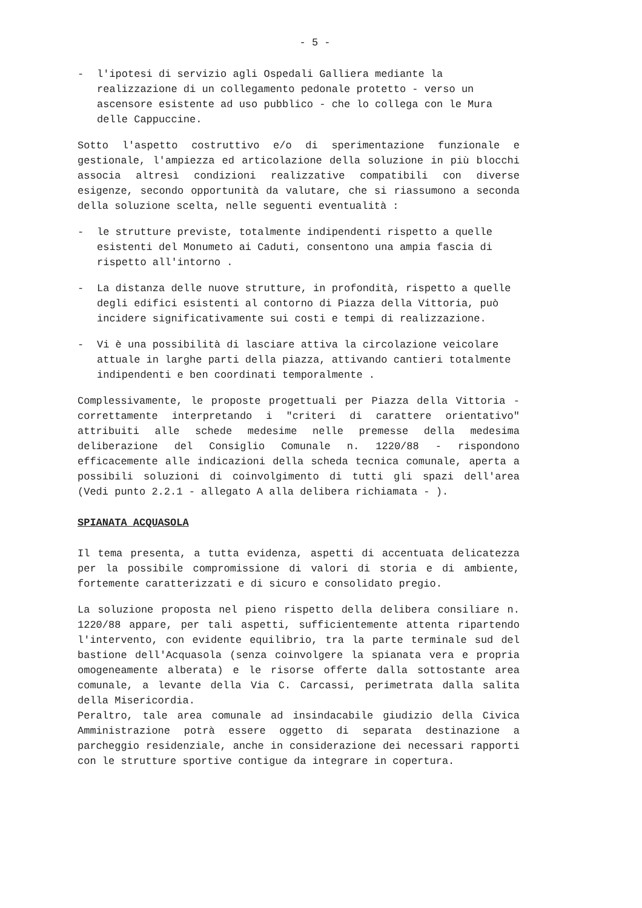- 5 -
- l'ipotesi di servizio agli Ospedali Galliera mediante la realizzazione di un collegamento pedonale protetto - verso un ascensore esistente ad uso pubblico - che lo collega con le Mura delle Cappuccine.
Sotto l'aspetto costruttivo e/o di sperimentazione funzionale e gestionale, l'ampiezza ed articolazione della soluzione in più blocchi associa altresì condizioni realizzative compatibili con diverse esigenze, secondo opportunità da valutare, che si riassumono a seconda della soluzione scelta, nelle seguenti eventualità :
- le strutture previste, totalmente indipendenti rispetto a quelle esistenti del Monumeto ai Caduti, consentono una ampia fascia di rispetto all'intorno .
- La distanza delle nuove strutture, in profondità, rispetto a quelle degli edifici esistenti al contorno di Piazza della Vittoria, può incidere significativamente sui costi e tempi di realizzazione.
- Vi è una possibilità di lasciare attiva la circolazione veicolare attuale in larghe parti della piazza, attivando cantieri totalmente indipendenti e ben coordinati temporalmente .
Complessivamente, le proposte progettuali per Piazza della Vittoria - correttamente interpretando i "criteri di carattere orientativo" attribuiti alle schede medesime nelle premesse della medesima deliberazione del Consiglio Comunale n. 1220/88 - rispondono efficacemente alle indicazioni della scheda tecnica comunale, aperta a possibili soluzioni di coinvolgimento di tutti gli spazi dell'area (Vedi punto 2.2.1 - allegato A alla delibera richiamata - ).
SPIANATA ACQUASOLA
Il tema presenta, a tutta evidenza, aspetti di accentuata delicatezza per la possibile compromissione di valori di storia e di ambiente, fortemente caratterizzati e di sicuro e consolidato pregio.
La soluzione proposta nel pieno rispetto della delibera consiliare n. 1220/88 appare, per tali aspetti, sufficientemente attenta ripartendo l'intervento, con evidente equilibrio, tra la parte terminale sud del bastione dell'Acquasola (senza coinvolgere la spianata vera e propria omogeneamente alberata) e le risorse offerte dalla sottostante area comunale, a levante della Via C. Carcassi, perimetrata dalla salita della Misericordia.
Peraltro, tale area comunale ad insindacabile giudizio della Civica Amministrazione potrà essere oggetto di separata destinazione a parcheggio residenziale, anche in considerazione dei necessari rapporti con le strutture sportive contigue da integrare in copertura.